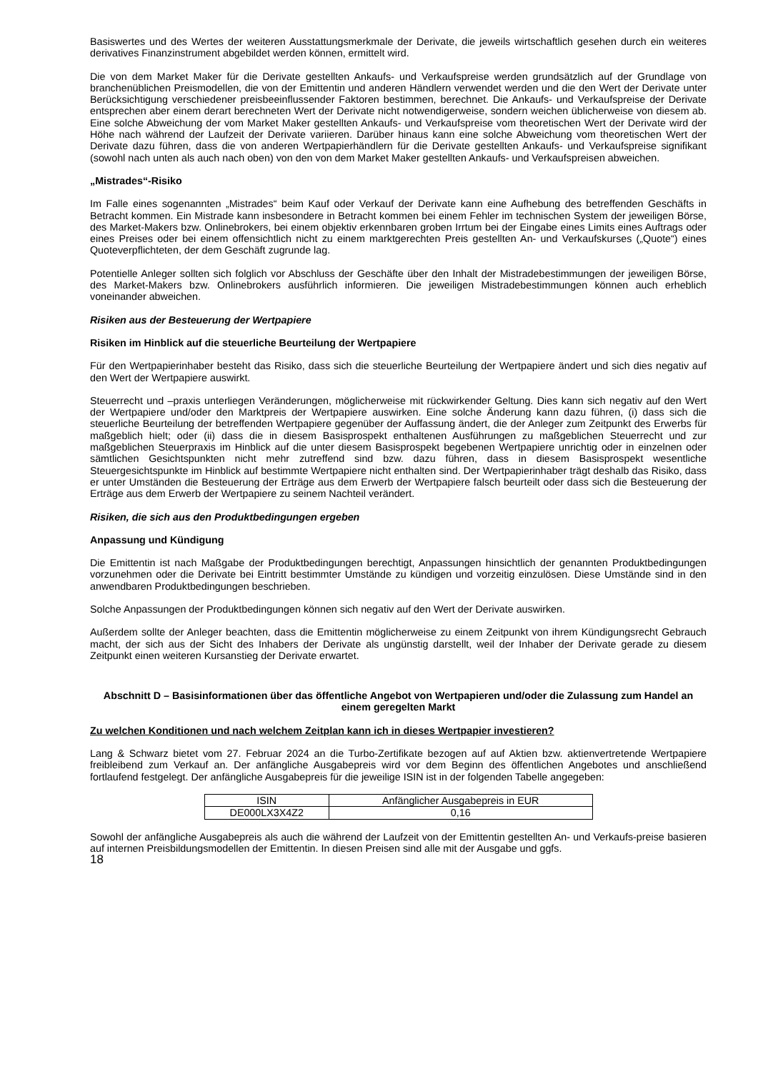Basiswertes und des Wertes der weiteren Ausstattungsmerkmale der Derivate, die jeweils wirtschaftlich gesehen durch ein weiteres derivatives Finanzinstrument abgebildet werden können, ermittelt wird.
Die von dem Market Maker für die Derivate gestellten Ankaufs- und Verkaufspreise werden grundsätzlich auf der Grundlage von branchenüblichen Preismodellen, die von der Emittentin und anderen Händlern verwendet werden und die den Wert der Derivate unter Berücksichtigung verschiedener preisbeeinflussender Faktoren bestimmen, berechnet. Die Ankaufs- und Verkaufspreise der Derivate entsprechen aber einem derart berechneten Wert der Derivate nicht notwendigerweise, sondern weichen üblicherweise von diesem ab. Eine solche Abweichung der vom Market Maker gestellten Ankaufs- und Verkaufspreise vom theoretischen Wert der Derivate wird der Höhe nach während der Laufzeit der Derivate variieren. Darüber hinaus kann eine solche Abweichung vom theoretischen Wert der Derivate dazu führen, dass die von anderen Wertpapierhändlern für die Derivate gestellten Ankaufs- und Verkaufspreise signifikant (sowohl nach unten als auch nach oben) von den von dem Market Maker gestellten Ankaufs- und Verkaufspreisen abweichen.
„Mistrades“-Risiko
Im Falle eines sogenannten „Mistrades“ beim Kauf oder Verkauf der Derivate kann eine Aufhebung des betreffenden Geschäfts in Betracht kommen. Ein Mistrade kann insbesondere in Betracht kommen bei einem Fehler im technischen System der jeweiligen Börse, des Market-Makers bzw. Onlinebrokers, bei einem objektiv erkennbaren groben Irrtum bei der Eingabe eines Limits eines Auftrags oder eines Preises oder bei einem offensichtlich nicht zu einem marktgerechten Preis gestellten An- und Verkaufskurses („Quote“) eines Quoteverpflichteten, der dem Geschäft zugrunde lag.
Potentielle Anleger sollten sich folglich vor Abschluss der Geschäfte über den Inhalt der Mistradebestimmungen der jeweiligen Börse, des Market-Makers bzw. Onlinebrokers ausführlich informieren. Die jeweiligen Mistradebestimmungen können auch erheblich voneinander abweichen.
Risiken aus der Besteuerung der Wertpapiere
Risiken im Hinblick auf die steuerliche Beurteilung der Wertpapiere
Für den Wertpapierinhaber besteht das Risiko, dass sich die steuerliche Beurteilung der Wertpapiere ändert und sich dies negativ auf den Wert der Wertpapiere auswirkt.
Steuerrecht und –praxis unterliegen Veränderungen, möglicherweise mit rückwirkender Geltung. Dies kann sich negativ auf den Wert der Wertpapiere und/oder den Marktpreis der Wertpapiere auswirken. Eine solche Änderung kann dazu führen, (i) dass sich die steuerliche Beurteilung der betreffenden Wertpapiere gegenüber der Auffassung ändert, die der Anleger zum Zeitpunkt des Erwerbs für maßgeblich hielt; oder (ii) dass die in diesem Basisprospekt enthaltenen Ausführungen zu maßgeblichen Steuerrecht und zur maßgeblichen Steuerpraxis im Hinblick auf die unter diesem Basisprospekt begebenen Wertpapiere unrichtig oder in einzelnen oder sämtlichen Gesichtspunkten nicht mehr zutreffend sind bzw. dazu führen, dass in diesem Basisprospekt wesentliche Steuergesichtspunkte im Hinblick auf bestimmte Wertpapiere nicht enthalten sind. Der Wertpapierinhaber trägt deshalb das Risiko, dass er unter Umständen die Besteuerung der Erträge aus dem Erwerb der Wertpapiere falsch beurteilt oder dass sich die Besteuerung der Erträge aus dem Erwerb der Wertpapiere zu seinem Nachteil verändert.
Risiken, die sich aus den Produktbedingungen ergeben
Anpassung und Kündigung
Die Emittentin ist nach Maßgabe der Produktbedingungen berechtigt, Anpassungen hinsichtlich der genannten Produktbedingungen vorzunehmen oder die Derivate bei Eintritt bestimmter Umstände zu kündigen und vorzeitig einzulösen. Diese Umstände sind in den anwendbaren Produktbedingungen beschrieben.
Solche Anpassungen der Produktbedingungen können sich negativ auf den Wert der Derivate auswirken.
Außerdem sollte der Anleger beachten, dass die Emittentin möglicherweise zu einem Zeitpunkt von ihrem Kündigungsrecht Gebrauch macht, der sich aus der Sicht des Inhabers der Derivate als ungünstig darstellt, weil der Inhaber der Derivate gerade zu diesem Zeitpunkt einen weiteren Kursanstieg der Derivate erwartet.
Abschnitt D – Basisinformationen über das öffentliche Angebot von Wertpapieren und/oder die Zulassung zum Handel an einem geregelten Markt
Zu welchen Konditionen und nach welchem Zeitplan kann ich in dieses Wertpapier investieren?
Lang & Schwarz bietet vom 27. Februar 2024 an die Turbo-Zertifikate bezogen auf auf Aktien bzw. aktienvertretende Wertpapiere freibleibend zum Verkauf an. Der anfängliche Ausgabepreis wird vor dem Beginn des öffentlichen Angebotes und anschließend fortlaufend festgelegt. Der anfängliche Ausgabepreis für die jeweilige ISIN ist in der folgenden Tabelle angegeben:
| ISIN | Anfänglicher Ausgabepreis in EUR |
| DE000LX3X4Z2 | 0,16 |
Sowohl der anfängliche Ausgabepreis als auch die während der Laufzeit von der Emittentin gestellten An- und Verkaufs-preise basieren auf internen Preisbildungsmodellen der Emittentin. In diesen Preisen sind alle mit der Ausgabe und ggfs.
18